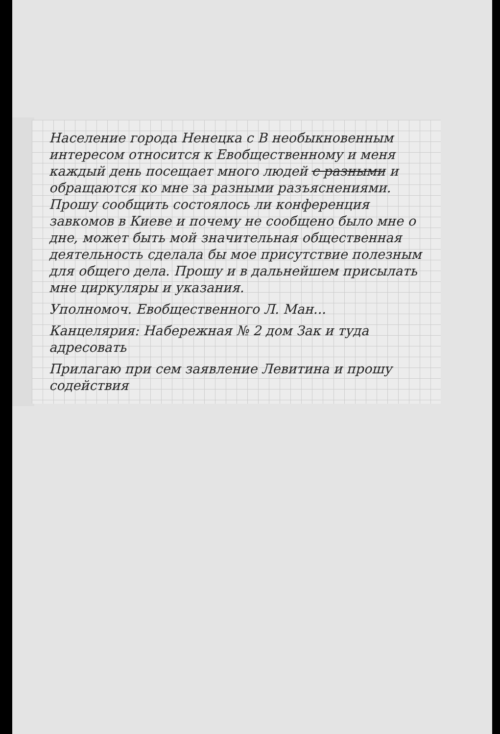Население города Ненецка с В необыкновенным интересом относится к Евобщественному и меня каждый день посещает много людей с разными и обращаются ко мне за разными разъяснениями. Прошу сообщить состоялось ли конференция завкомов в Киеве и почему не сообщено было мне о дне, может быть мой значительная общественная деятельность сделала бы мое присутствие полезным для общего дела. Прошу и в дальнейшем присылать мне циркуляры и указания.
Уполномоч. Евобщественного Л. Ман...
Канцелярия: Набережная № 2 дом Зак и туда адресовать
Прилагаю при сем заявление Левитина и прошу содействия